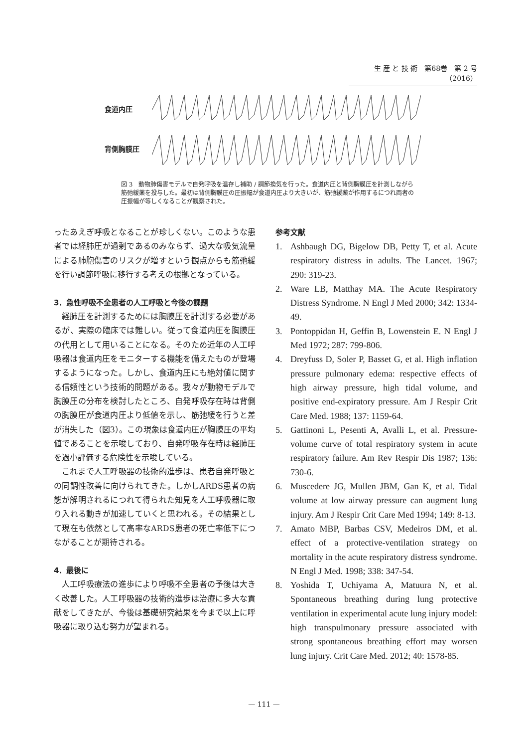生 産 と 技 術　第68巻　第 2 号（2016）
食道内圧
背側胸膜圧
図 3　動物肺傷害モデルで自発呼吸を温存し補助 / 調節換気を行った。食道内圧と背側胸膜圧を計測しながら筋弛緩薬を投与した。最初は背側胸膜圧の圧振幅が食道内圧より大きいが、筋弛緩薬が作用するにつれ両者の圧振幅が等しくなることが観察された。
ったあえぎ呼吸となることが珍しくない。このような患者では経肺圧が過剰であるのみならず、過大な吸気流量による肺胞傷害のリスクが増すという観点からも筋弛緩を行い調節呼吸に移行する考えの根拠となっている。
3．急性呼吸不全患者の人工呼吸と今後の課題
経肺圧を計測するためには胸膜圧を計測する必要があるが、実際の臨床では難しい。従って食道内圧を胸膜圧の代用として用いることになる。そのため近年の人工呼吸器は食道内圧をモニターする機能を備えたものが登場するようになった。しかし、食道内圧にも絶対値に関する信頼性という技術的問題がある。我々が動物モデルで胸膜圧の分布を検討したところ、自発呼吸存在時は背側の胸膜圧が食道内圧より低値を示し、筋弛緩を行うと差が消失した（図3）。この現象は食道内圧が胸膜圧の平均値であることを示唆しており、自発呼吸存在時は経肺圧を過小評価する危険性を示唆している。
これまで人工呼吸器の技術的進歩は、患者自発呼吸との同調性改善に向けられてきた。しかしARDS患者の病態が解明されるにつれて得られた知見を人工呼吸器に取り入れる動きが加速していくと思われる。その結果として現在も依然として高率なARDS患者の死亡率低下につながることが期待される。
4．最後に
人工呼吸療法の進歩により呼吸不全患者の予後は大きく改善した。人工呼吸器の技術的進歩は治療に多大な貢献をしてきたが、今後は基礎研究結果を今まで以上に呼吸器に取り込む努力が望まれる。
参考文献
1. Ashbaugh DG, Bigelow DB, Petty T, et al. Acute respiratory distress in adults. The Lancet. 1967; 290: 319-23.
2. Ware LB, Matthay MA. The Acute Respiratory Distress Syndrome. N Engl J Med 2000; 342: 1334-49.
3. Pontoppidan H, Geffin B, Lowenstein E. N Engl J Med 1972; 287: 799-806.
4. Dreyfuss D, Soler P, Basset G, et al. High inflation pressure pulmonary edema: respective effects of high airway pressure, high tidal volume, and positive end-expiratory pressure. Am J Respir Crit Care Med. 1988; 137: 1159-64.
5. Gattinoni L, Pesenti A, Avalli L, et al. Pressure-volume curve of total respiratory system in acute respiratory failure. Am Rev Respir Dis 1987; 136: 730-6.
6. Muscedere JG, Mullen JBM, Gan K, et al. Tidal volume at low airway pressure can augment lung injury. Am J Respir Crit Care Med 1994; 149: 8-13.
7. Amato MBP, Barbas CSV, Medeiros DM, et al. effect of a protective-ventilation strategy on mortality in the acute respiratory distress syndrome. N Engl J Med. 1998; 338: 347-54.
8. Yoshida T, Uchiyama A, Matuura N, et al. Spontaneous breathing during lung protective ventilation in experimental acute lung injury model: high transpulmonary pressure associated with strong spontaneous breathing effort may worsen lung injury. Crit Care Med. 2012; 40: 1578-85.
— 111 —